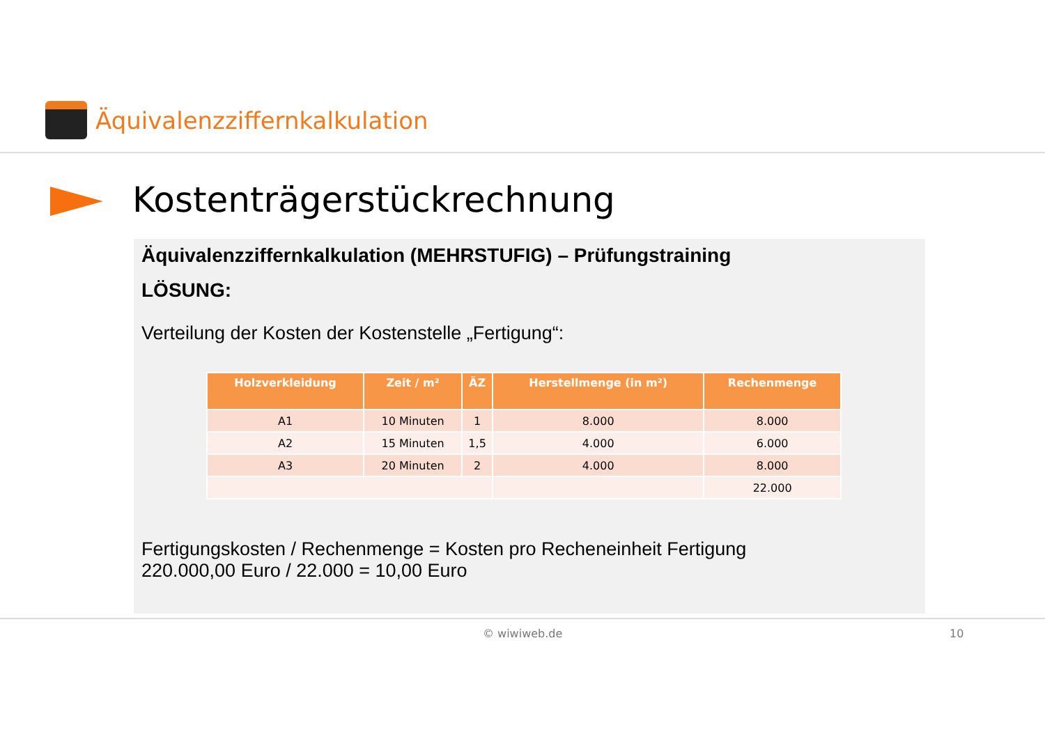Äquivalenzziffernkalkulation
Kostenträgerstückrechnung
Äquivalenzziffernkalkulation (MEHRSTUFIG) – Prüfungstraining
LÖSUNG:
Verteilung der Kosten der Kostenstelle „Fertigung“:
| Holzverkleidung | Zeit / m² | ÄZ | Herstellmenge (in m²) | Rechenmenge |
| --- | --- | --- | --- | --- |
| A1 | 10 Minuten | 1 | 8.000 | 8.000 |
| A2 | 15 Minuten | 1,5 | 4.000 | 6.000 |
| A3 | 20 Minuten | 2 | 4.000 | 8.000 |
| | | | | 22.000 |
Fertigungskosten / Rechenmenge = Kosten pro Recheneinheit Fertigung
220.000,00 Euro / 22.000 = 10,00 Euro
© wiwiweb.de 10